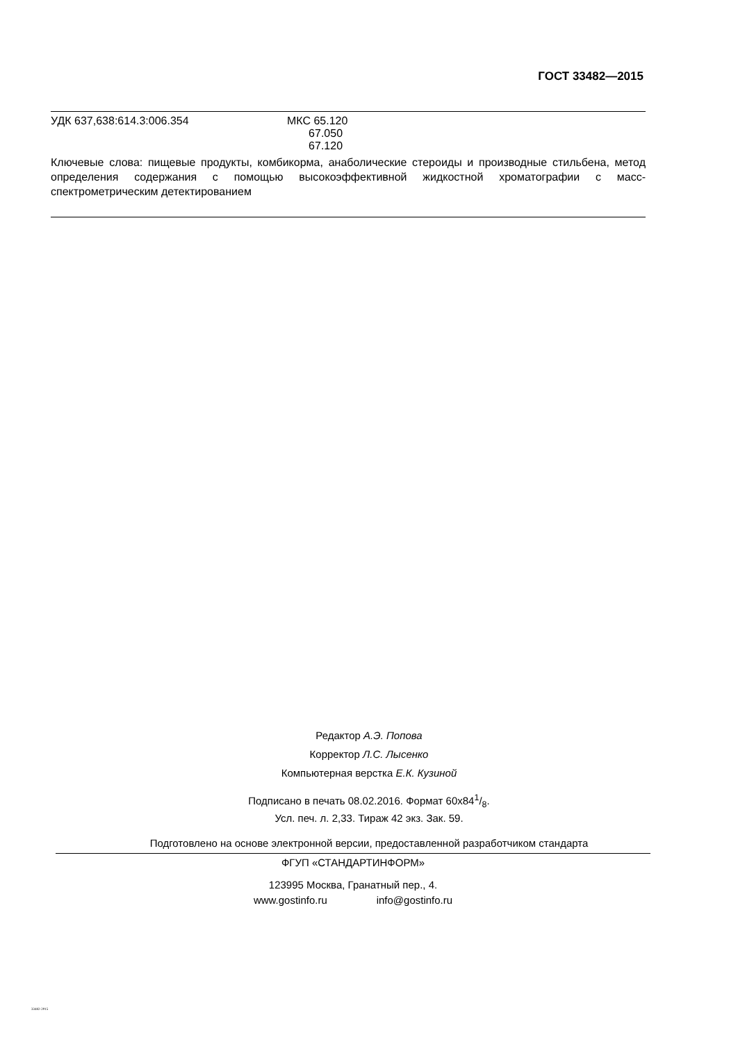ГОСТ 33482—2015
УДК 637,638:614.3:006.354 МКС 65.120
67.050
67.120
Ключевые слова: пищевые продукты, комбикорма, анаболические стероиды и производные стильбена, метод определения содержания с помощью высокоэффективной жидкостной хроматографии с масс-спектрометрическим детектированием
Редактор А.Э. Попова
Корректор Л.С. Лысенко
Компьютерная верстка Е.К. Кузиной
Подписано в печать 08.02.2016. Формат 60х841/8.
Усл. печ. л. 2,33. Тираж 42 экз. Зак. 59.
Подготовлено на основе электронной версии, предоставленной разработчиком стандарта
ФГУП «СТАНДАРТИНФОРМ»
123995 Москва, Гранатный пер., 4.
www.gostinfo.ru info@gostinfo.ru
33482-2015